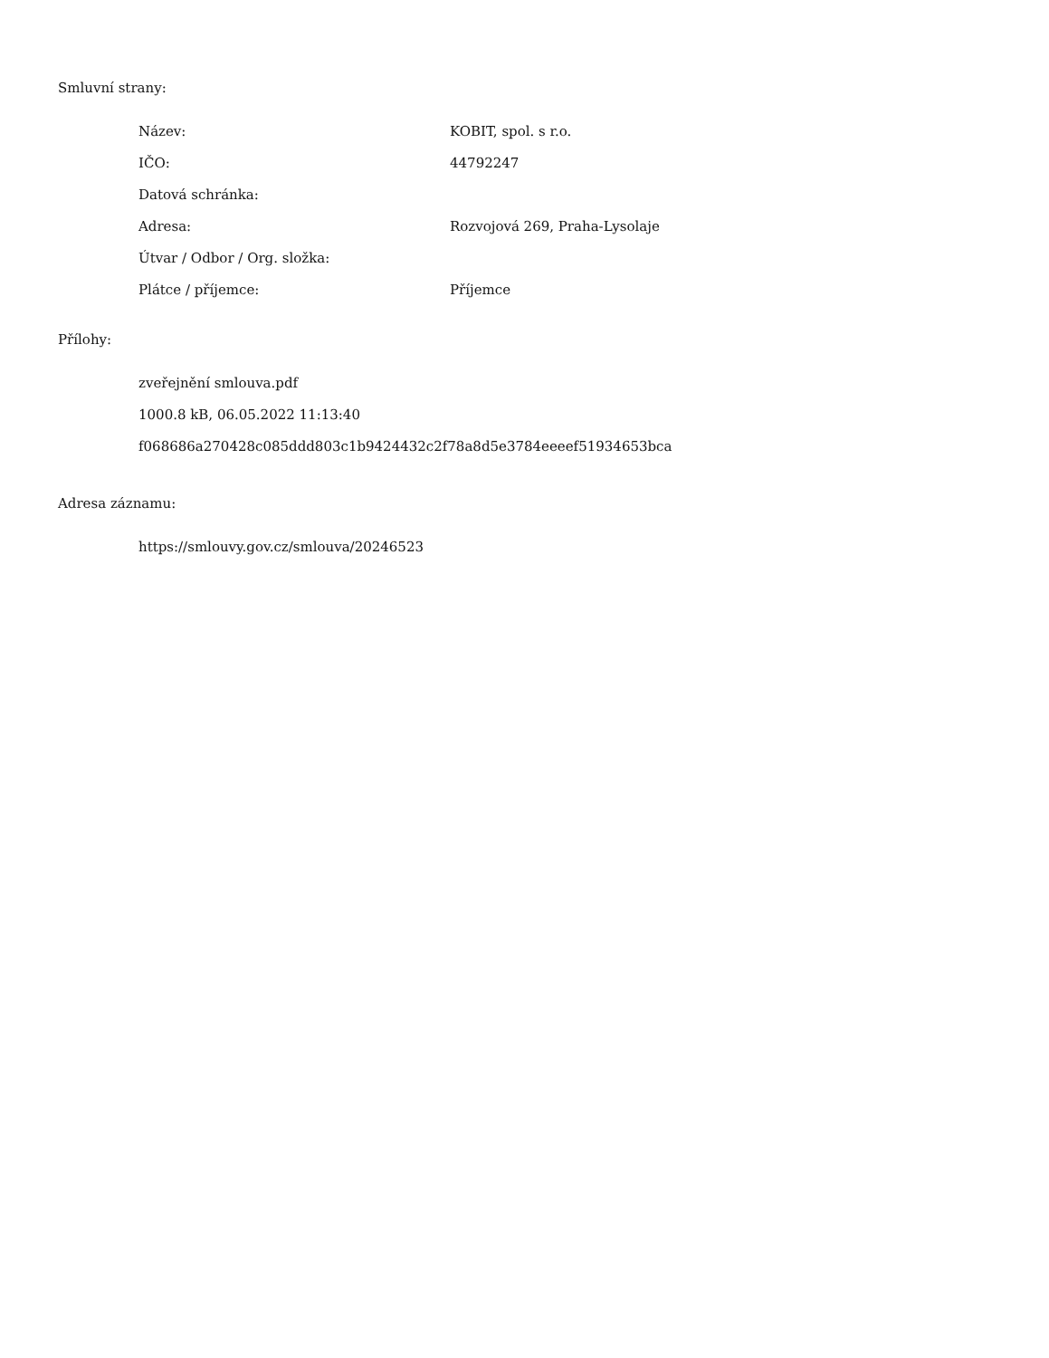Smluvní strany:
| Název: | KOBIT, spol. s r.o. |
| IČO: | 44792247 |
| Datová schránka: | |
| Adresa: | Rozvojová 269, Praha-Lysolaje |
| Útvar / Odbor / Org. složka: | |
| Plátce / příjemce: | Příjemce |
Přílohy:
zveřejnění smlouva.pdf
1000.8 kB, 06.05.2022 11:13:40
f068686a270428c085ddd803c1b9424432c2f78a8d5e3784eeeef51934653bca
Adresa záznamu:
https://smlouvy.gov.cz/smlouva/20246523